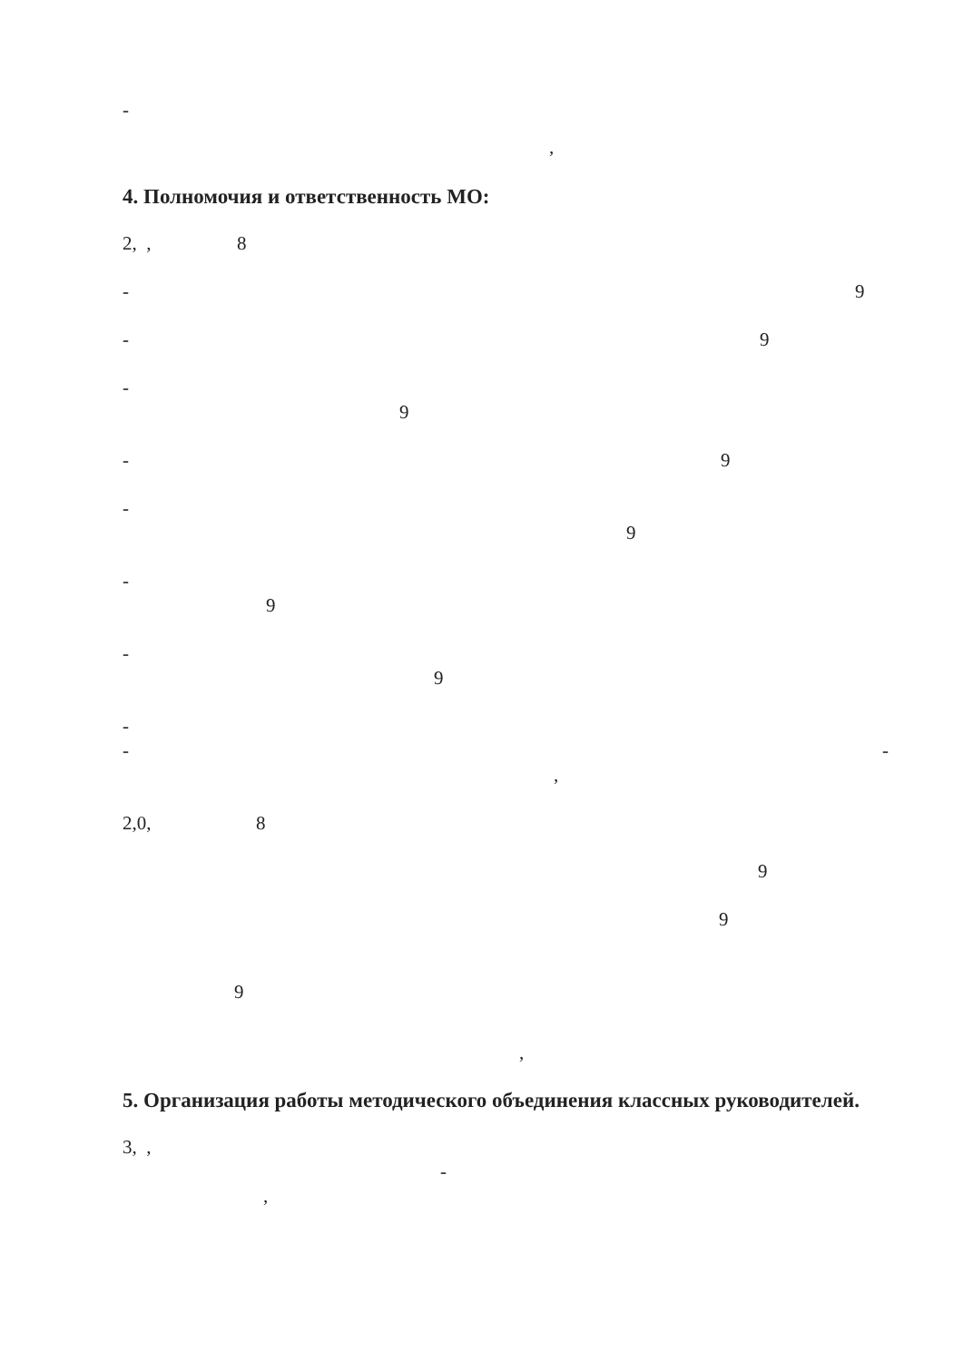-
,
4. Полномочия и ответственность МО:
2, , 8
- 9
- 9
-
9
- 9
-
9
-
9
-
9
-
- -
,
2,0, 8
9
9
9
,
5. Организация работы методического объединения классных руководителей.
3, ,
-
,